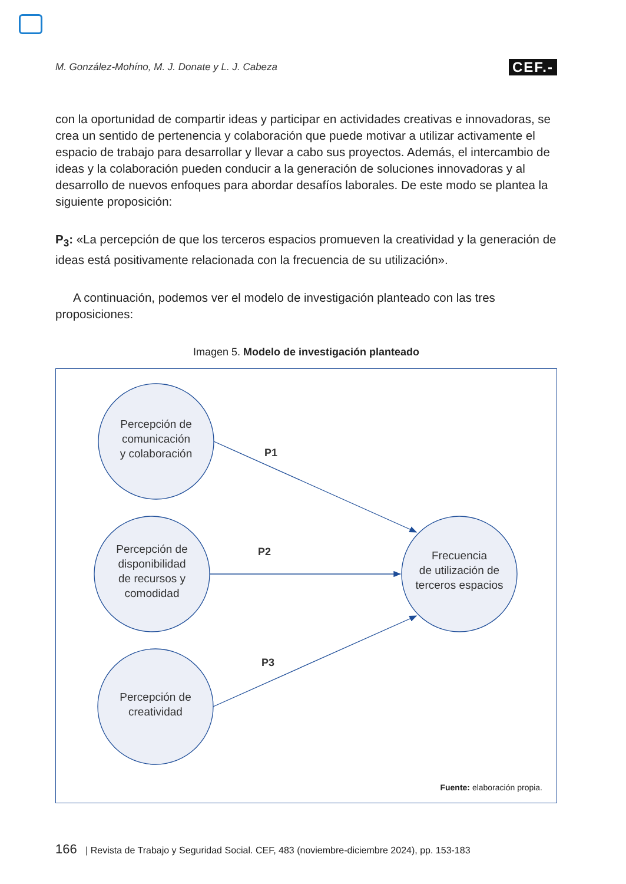M. González-Mohíno, M. J. Donate y L. J. Cabeza CEF.-
con la oportunidad de compartir ideas y participar en actividades creativas e innovadoras, se crea un sentido de pertenencia y colaboración que puede motivar a utilizar activamente el espacio de trabajo para desarrollar y llevar a cabo sus proyectos. Además, el intercambio de ideas y la colaboración pueden conducir a la generación de soluciones innovadoras y al desarrollo de nuevos enfoques para abordar desafíos laborales. De este modo se plantea la siguiente proposición:
P<sub>3</sub>: «La percepción de que los terceros espacios promueven la creatividad y la generación de ideas está positivamente relacionada con la frecuencia de su utilización».
A continuación, podemos ver el modelo de investigación planteado con las tres proposiciones:
Imagen 5. Modelo de investigación planteado
Percepción de
comunicación
y colaboración
Percepción de
disponibilidad
de recursos y
comodidad
Percepción de
creatividad
Frecuencia
de utilización de
terceros espacios
P1
P2
P3
Fuente: elaboración propia.
166 | Revista de Trabajo y Seguridad Social. CEF, 483 (noviembre-diciembre 2024), pp. 153-183